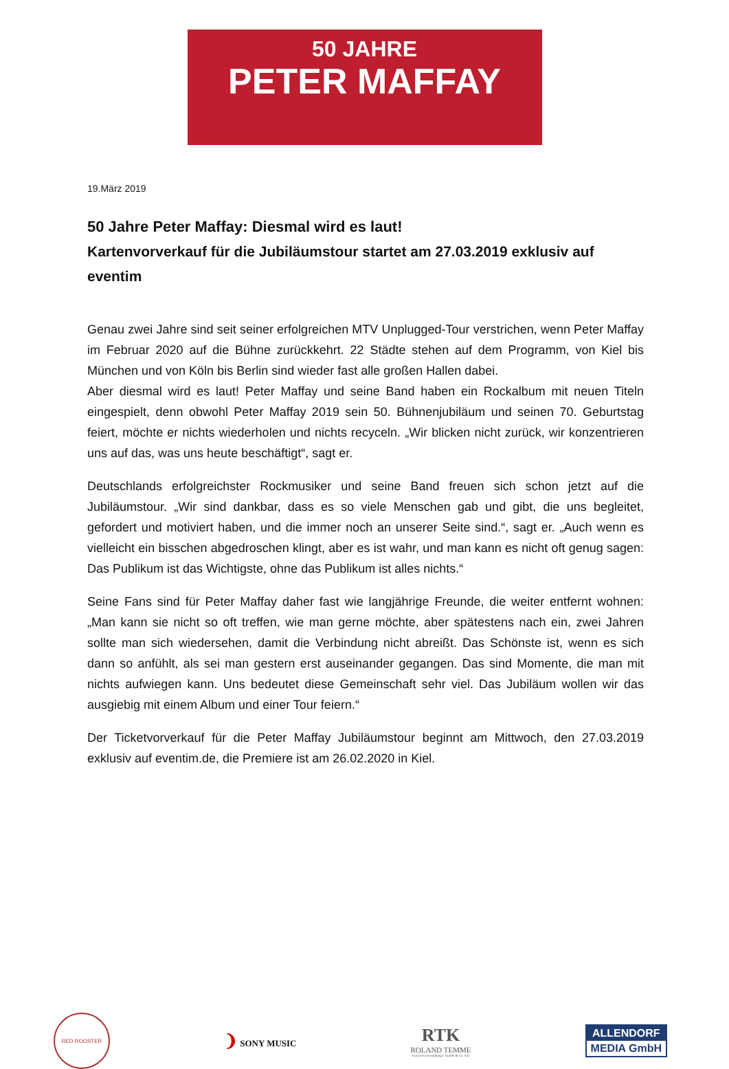50 JAHRE
PETER MAFFAY
19.März 2019
50 Jahre Peter Maffay: Diesmal wird es laut!
Kartenvorverkauf für die Jubiläumstour startet am 27.03.2019 exklusiv auf eventim
Genau zwei Jahre sind seit seiner erfolgreichen MTV Unplugged-Tour verstrichen, wenn Peter Maffay im Februar 2020 auf die Bühne zurückkehrt. 22 Städte stehen auf dem Programm, von Kiel bis München und von Köln bis Berlin sind wieder fast alle großen Hallen dabei.
Aber diesmal wird es laut! Peter Maffay und seine Band haben ein Rockalbum mit neuen Titeln eingespielt, denn obwohl Peter Maffay 2019 sein 50. Bühnenjubiläum und seinen 70. Geburtstag feiert, möchte er nichts wiederholen und nichts recyceln. „Wir blicken nicht zurück, wir konzentrieren uns auf das, was uns heute beschäftigt“, sagt er.
Deutschlands erfolgreichster Rockmusiker und seine Band freuen sich schon jetzt auf die Jubiläumstour. „Wir sind dankbar, dass es so viele Menschen gab und gibt, die uns begleitet, gefordert und motiviert haben, und die immer noch an unserer Seite sind.“, sagt er. „Auch wenn es vielleicht ein bisschen abgedroschen klingt, aber es ist wahr, und man kann es nicht oft genug sagen: Das Publikum ist das Wichtigste, ohne das Publikum ist alles nichts.“
Seine Fans sind für Peter Maffay daher fast wie langjährige Freunde, die weiter entfernt wohnen: „Man kann sie nicht so oft treffen, wie man gerne möchte, aber spätestens nach ein, zwei Jahren sollte man sich wiedersehen, damit die Verbindung nicht abreißt. Das Schönste ist, wenn es sich dann so anfühlt, als sei man gestern erst auseinander gegangen. Das sind Momente, die man mit nichts aufwiegen kann. Uns bedeutet diese Gemeinschaft sehr viel. Das Jubiläum wollen wir das ausgiebig mit einem Album und einer Tour feiern.“
Der Ticketvorverkauf für die Peter Maffay Jubiläumstour beginnt am Mittwoch, den 27.03.2019 exklusiv auf eventim.de, die Premiere ist am 26.02.2020 in Kiel.
RED ROOSTER
❩ SONY MUSIC
RTK
ROLAND TEMME
Konzertveranstaltungs- GmbH & Co. KG
ALLENDORF
MEDIA GmbH